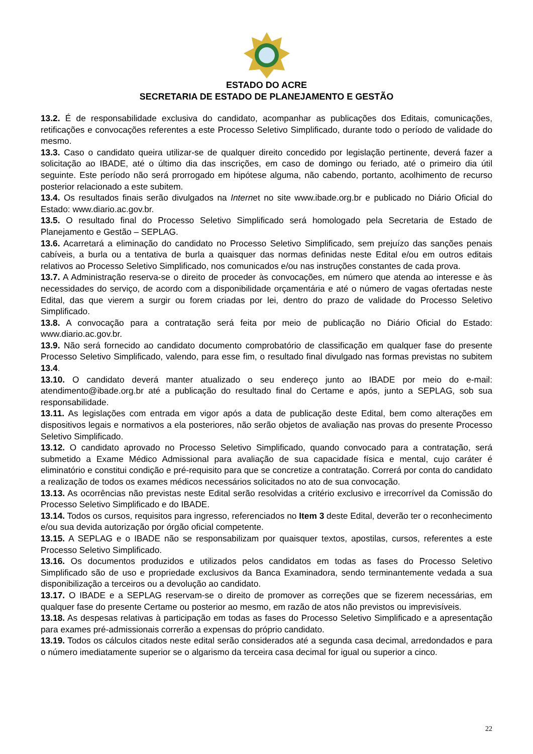ESTADO DO ACRE
SECRETARIA DE ESTADO DE PLANEJAMENTO E GESTÃO
13.2. É de responsabilidade exclusiva do candidato, acompanhar as publicações dos Editais, comunicações, retificações e convocações referentes a este Processo Seletivo Simplificado, durante todo o período de validade do mesmo.
13.3. Caso o candidato queira utilizar-se de qualquer direito concedido por legislação pertinente, deverá fazer a solicitação ao IBADE, até o último dia das inscrições, em caso de domingo ou feriado, até o primeiro dia útil seguinte. Este período não será prorrogado em hipótese alguma, não cabendo, portanto, acolhimento de recurso posterior relacionado a este subitem.
13.4. Os resultados finais serão divulgados na Internet no site www.ibade.org.br e publicado no Diário Oficial do Estado: www.diario.ac.gov.br.
13.5. O resultado final do Processo Seletivo Simplificado será homologado pela Secretaria de Estado de Planejamento e Gestão – SEPLAG.
13.6. Acarretará a eliminação do candidato no Processo Seletivo Simplificado, sem prejuízo das sanções penais cabíveis, a burla ou a tentativa de burla a quaisquer das normas definidas neste Edital e/ou em outros editais relativos ao Processo Seletivo Simplificado, nos comunicados e/ou nas instruções constantes de cada prova.
13.7. A Administração reserva-se o direito de proceder às convocações, em número que atenda ao interesse e às necessidades do serviço, de acordo com a disponibilidade orçamentária e até o número de vagas ofertadas neste Edital, das que vierem a surgir ou forem criadas por lei, dentro do prazo de validade do Processo Seletivo Simplificado.
13.8. A convocação para a contratação será feita por meio de publicação no Diário Oficial do Estado: www.diario.ac.gov.br.
13.9. Não será fornecido ao candidato documento comprobatório de classificação em qualquer fase do presente Processo Seletivo Simplificado, valendo, para esse fim, o resultado final divulgado nas formas previstas no subitem 13.4.
13.10. O candidato deverá manter atualizado o seu endereço junto ao IBADE por meio do e-mail: atendimento@ibade.org.br até a publicação do resultado final do Certame e após, junto a SEPLAG, sob sua responsabilidade.
13.11. As legislações com entrada em vigor após a data de publicação deste Edital, bem como alterações em dispositivos legais e normativos a ela posteriores, não serão objetos de avaliação nas provas do presente Processo Seletivo Simplificado.
13.12. O candidato aprovado no Processo Seletivo Simplificado, quando convocado para a contratação, será submetido a Exame Médico Admissional para avaliação de sua capacidade física e mental, cujo caráter é eliminatório e constitui condição e pré-requisito para que se concretize a contratação. Correrá por conta do candidato a realização de todos os exames médicos necessários solicitados no ato de sua convocação.
13.13. As ocorrências não previstas neste Edital serão resolvidas a critério exclusivo e irrecorrível da Comissão do Processo Seletivo Simplificado e do IBADE.
13.14. Todos os cursos, requisitos para ingresso, referenciados no Item 3 deste Edital, deverão ter o reconhecimento e/ou sua devida autorização por órgão oficial competente.
13.15. A SEPLAG e o IBADE não se responsabilizam por quaisquer textos, apostilas, cursos, referentes a este Processo Seletivo Simplificado.
13.16. Os documentos produzidos e utilizados pelos candidatos em todas as fases do Processo Seletivo Simplificado são de uso e propriedade exclusivos da Banca Examinadora, sendo terminantemente vedada a sua disponibilização a terceiros ou a devolução ao candidato.
13.17. O IBADE e a SEPLAG reservam-se o direito de promover as correções que se fizerem necessárias, em qualquer fase do presente Certame ou posterior ao mesmo, em razão de atos não previstos ou imprevisíveis.
13.18. As despesas relativas à participação em todas as fases do Processo Seletivo Simplificado e a apresentação para exames pré-admissionais correrão a expensas do próprio candidato.
13.19. Todos os cálculos citados neste edital serão considerados até a segunda casa decimal, arredondados e para o número imediatamente superior se o algarismo da terceira casa decimal for igual ou superior a cinco.
22